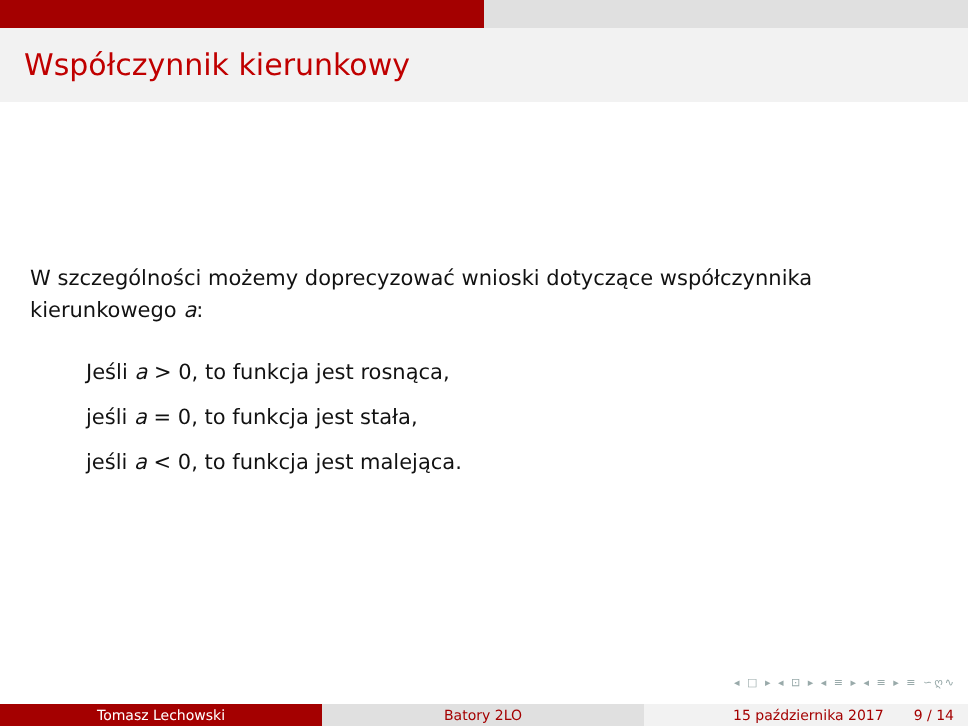Współczynnik kierunkowy
W szczególności możemy doprecyzować wnioski dotyczące współczynnika kierunkowego a:
Jeśli a > 0, to funkcja jest rosnąca,
jeśli a = 0, to funkcja jest stała,
jeśli a < 0, to funkcja jest malejąca.
◂ □ ▸ ◂ ⊡ ▸ ◂ ≡ ▸ ◂ ≡ ▸ ≡ ∽ღ∿
Tomasz Lechowski Batory 2LO 15 października 2017 9 / 14